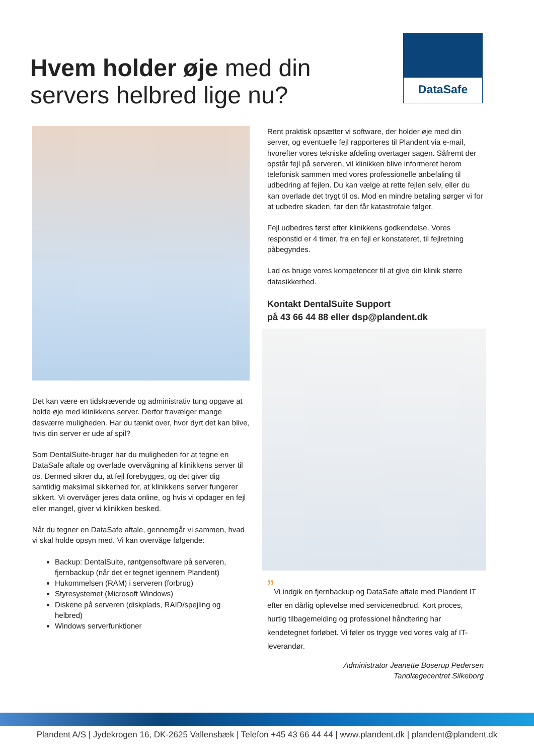Hvem holder øje med din
servers helbred lige nu?
DataSafe
Det kan være en tidskrævende og administrativ tung opgave at holde øje med klinikkens server. Derfor fravælger mange desværre muligheden. Har du tænkt over, hvor dyrt det kan blive, hvis din server er ude af spil?
Som DentalSuite-bruger har du muligheden for at tegne en DataSafe aftale og overlade overvågning af klinikkens server til os. Dermed sikrer du, at fejl forebygges, og det giver dig samtidig maksimal sikkerhed for, at klinikkens server fungerer sikkert. Vi overvåger jeres data online, og hvis vi opdager en fejl eller mangel, giver vi klinikken besked.
Når du tegner en DataSafe aftale, gennemgår vi sammen, hvad vi skal holde opsyn med. Vi kan overvåge følgende:
Backup: DentalSuite, røntgensoftware på serveren, fjernbackup (når det er tegnet igennem Plandent)
Hukommelsen (RAM) i serveren (forbrug)
Styresystemet (Microsoft Windows)
Diskene på serveren (diskplads, RAID/spejling og helbred)
Windows serverfunktioner
Rent praktisk opsætter vi software, der holder øje med din server, og eventuelle fejl rapporteres til Plandent via e-mail, hvorefter vores tekniske afdeling overtager sagen. Såfremt der opstår fejl på serveren, vil klinikken blive informeret herom telefonisk sammen med vores professionelle anbefaling til udbedring af fejlen. Du kan vælge at rette fejlen selv, eller du kan overlade det trygt til os. Mod en mindre betaling sørger vi for at udbedre skaden, før den får katastrofale følger.
Fejl udbedres først efter klinikkens godkendelse. Vores responstid er 4 timer, fra en fejl er konstateret, til fejlretning påbegyndes.
Lad os bruge vores kompetencer til at give din klinik større datasikkerhed.
Kontakt DentalSuite Support
på 43 66 44 88 eller dsp@plandent.dk
”Vi indgik en fjernbackup og DataSafe aftale med Plandent IT efter en dårlig oplevelse med servicenedbrud. Kort proces, hurtig tilbagemelding og professionel håndtering har kendetegnet forløbet. Vi føler os trygge ved vores valg af IT-leverandør.
Administrator Jeanette Boserup Pedersen
Tandlægecentret Silkeborg
Plandent A/S | Jydekrogen 16, DK-2625 Vallensbæk | Telefon +45 43 66 44 44 | www.plandent.dk | plandent@plandent.dk